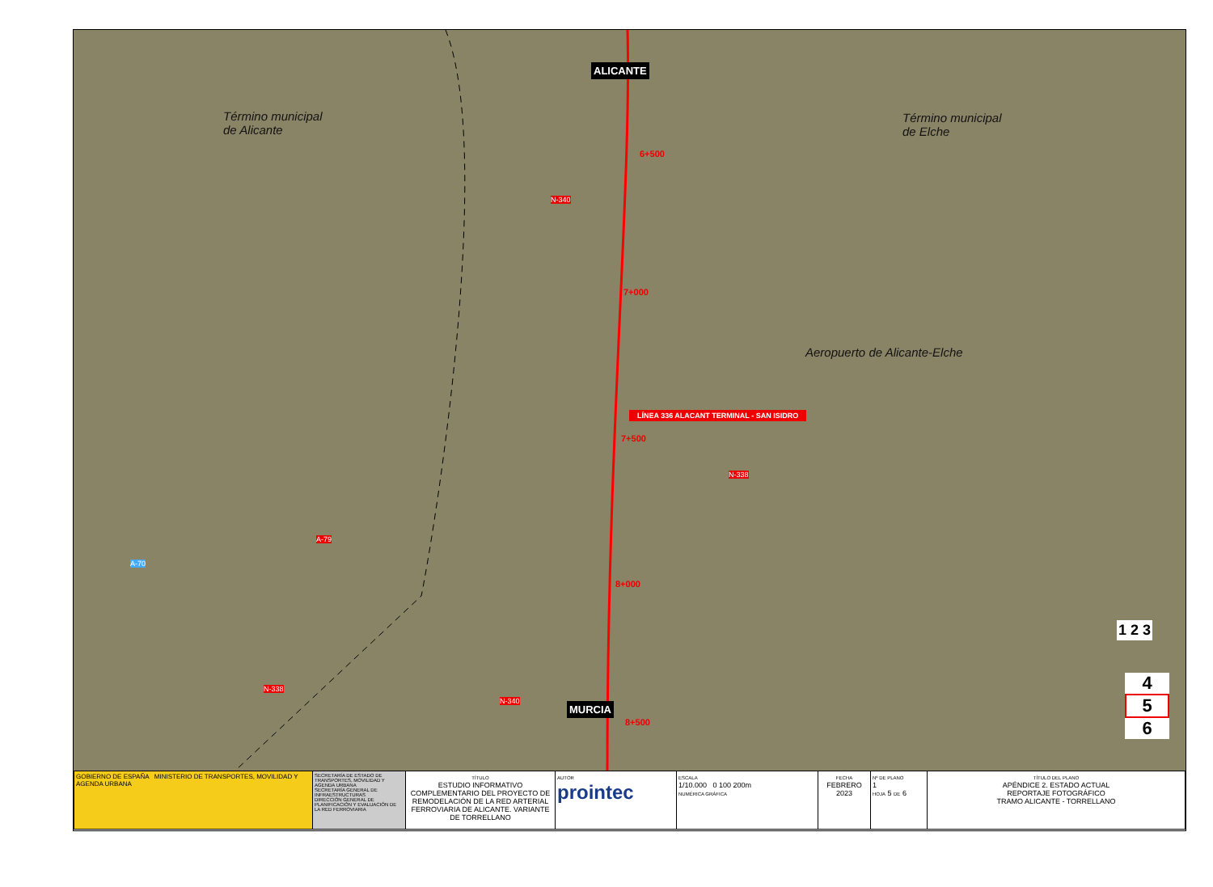Término municipal
de Alicante
Término municipal
de Elche
Aeropuerto de Alicante-Elche
ALICANTE
MURCIA
6+500
7+000
7+500
8+000
8+500
LÍNEA 336 ALACANT TERMINAL - SAN ISIDRO
N-340
N-338
A-79
N-338
N-340
A-70
1 2 3
4
5
6
| GOBIERNO DE ESPAÑA MINISTERIO DE TRANSPORTES, MOVILIDAD Y AGENDA URBANA | SECRETARÍA DE ESTADO DE TRANSPORTES, MOVILIDAD Y AGENDA URBANA SECRETARÍA GENERAL DE INFRAESTRUCTURAS DIRECCIÓN GENERAL DE PLANIFICACIÓN Y EVALUACIÓN DE LA RED FERROVIARIA | TÍTULO ESTUDIO INFORMATIVO COMPLEMENTARIO DEL PROYECTO DE REMODELACIÓN DE LA RED ARTERIAL FERROVIARIA DE ALICANTE. VARIANTE DE TORRELLANO | AUTOR prointec | ESCALA 1/10.000 0 100 200m NUMÉRICA GRÁFICA | FECHA FEBRERO 2023 | Nº DE PLANO 1 HOJA 5 DE 6 | TÍTULO DEL PLANO APÉNDICE 2. ESTADO ACTUAL REPORTAJE FOTOGRÁFICO TRAMO ALICANTE - TORRELLANO |